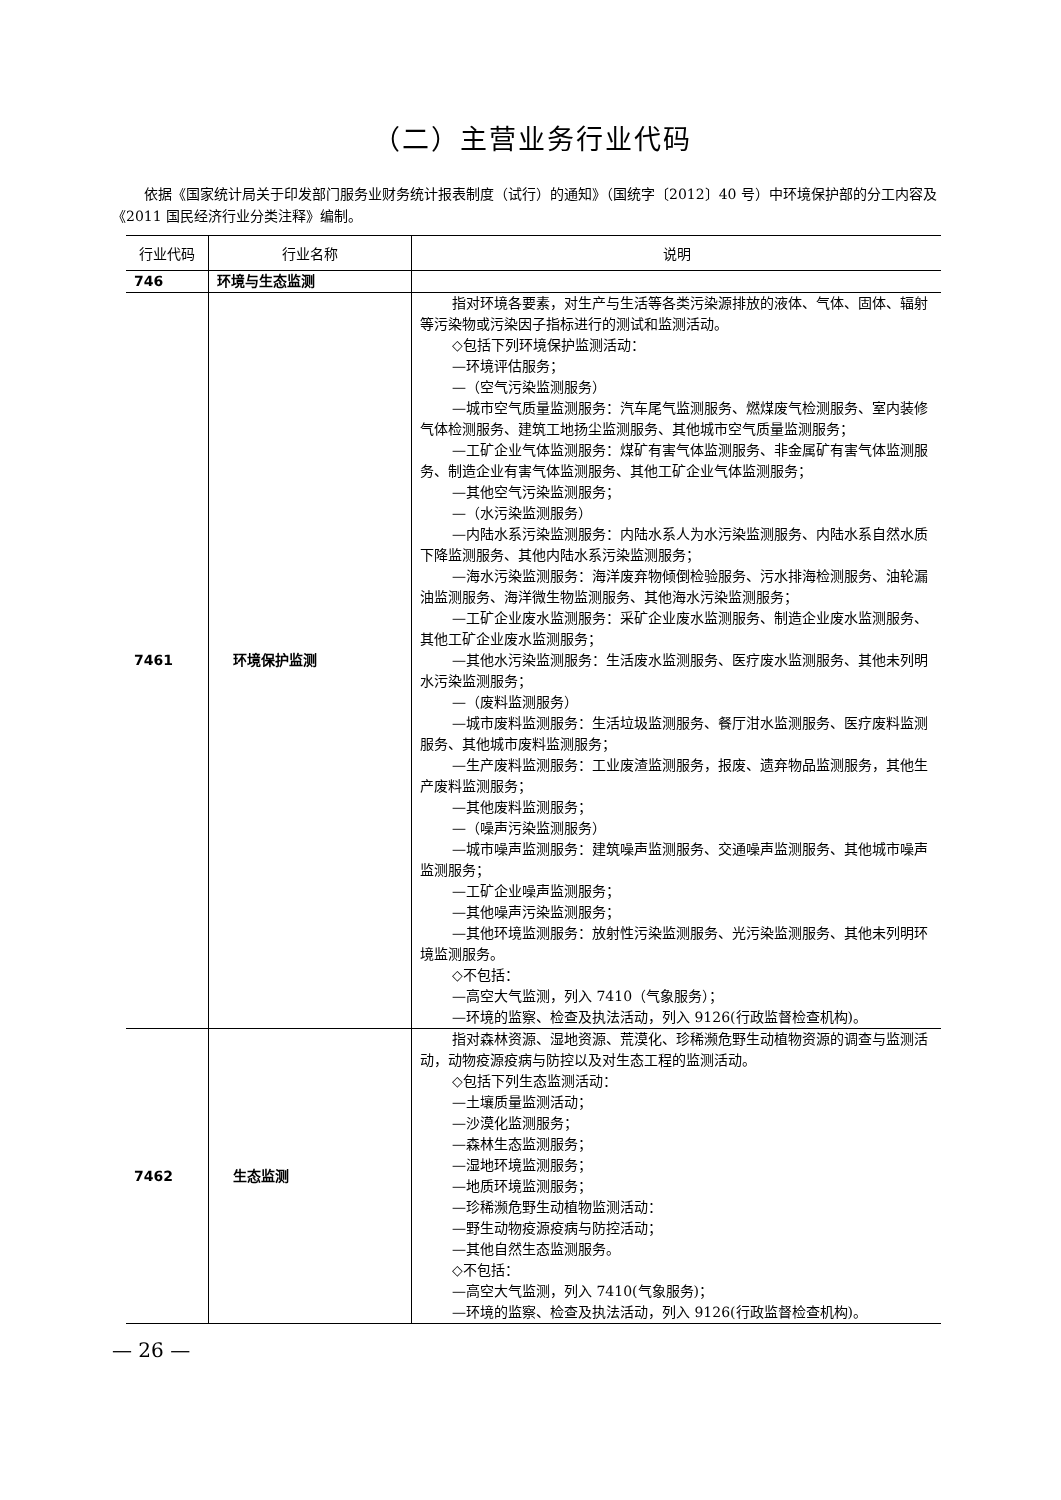（二）主营业务行业代码
依据《国家统计局关于印发部门服务业财务统计报表制度（试行）的通知》（国统字〔2012〕40 号）中环境保护部的分工内容及《2011 国民经济行业分类注释》编制。
| 行业代码 | 行业名称 | 说明 |
| --- | --- | --- |
| 746 | 环境与生态监测 | |
| 7461 | 环境保护监测 | 指对环境各要素，对生产与生活等各类污染源排放的液体、气体、固体、辐射等污染物或污染因子指标进行的测试和监测活动。 ◇包括下列环境保护监测活动： —环境评估服务； —（空气污染监测服务） —城市空气质量监测服务：汽车尾气监测服务、燃煤废气检测服务、室内装修气体检测服务、建筑工地扬尘监测服务、其他城市空气质量监测服务； —工矿企业气体监测服务：煤矿有害气体监测服务、非金属矿有害气体监测服务、制造企业有害气体监测服务、其他工矿企业气体监测服务； —其他空气污染监测服务； —（水污染监测服务） —内陆水系污染监测服务：内陆水系人为水污染监测服务、内陆水系自然水质下降监测服务、其他内陆水系污染监测服务； —海水污染监测服务：海洋废弃物倾倒检验服务、污水排海检测服务、油轮漏油监测服务、海洋微生物监测服务、其他海水污染监测服务； —工矿企业废水监测服务：采矿企业废水监测服务、制造企业废水监测服务、其他工矿企业废水监测服务； —其他水污染监测服务：生活废水监测服务、医疗废水监测服务、其他未列明水污染监测服务； —（废料监测服务） —城市废料监测服务：生活垃圾监测服务、餐厅泔水监测服务、医疗废料监测服务、其他城市废料监测服务； —生产废料监测服务：工业废渣监测服务，报废、遗弃物品监测服务，其他生产废料监测服务； —其他废料监测服务； —（噪声污染监测服务） —城市噪声监测服务：建筑噪声监测服务、交通噪声监测服务、其他城市噪声监测服务； —工矿企业噪声监测服务； —其他噪声污染监测服务； —其他环境监测服务：放射性污染监测服务、光污染监测服务、其他未列明环境监测服务。 ◇不包括： —高空大气监测，列入 7410（气象服务）； —环境的监察、检查及执法活动，列入 9126(行政监督检查机构)。 |
| 7462 | 生态监测 | 指对森林资源、湿地资源、荒漠化、珍稀濒危野生动植物资源的调查与监测活动，动物疫源疫病与防控以及对生态工程的监测活动。 ◇包括下列生态监测活动： —土壤质量监测活动； —沙漠化监测服务； —森林生态监测服务； —湿地环境监测服务； —地质环境监测服务； —珍稀濒危野生动植物监测活动： —野生动物疫源疫病与防控活动； —其他自然生态监测服务。 ◇不包括： —高空大气监测，列入 7410(气象服务)； —环境的监察、检查及执法活动，列入 9126(行政监督检查机构)。 |
— 26 —